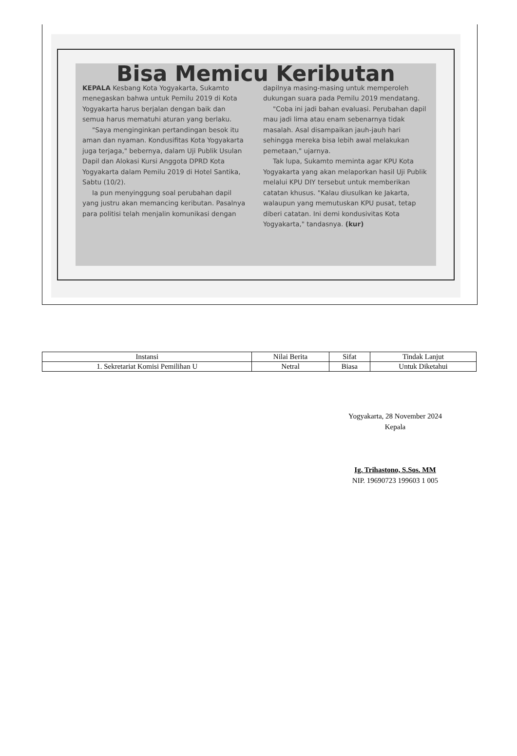Bisa Memicu Keributan
KEPALA Kesbang Kota Yogyakarta, Sukamto menegaskan bahwa untuk Pemilu 2019 di Kota Yogyakarta harus berjalan dengan baik dan semua harus mematuhi aturan yang berlaku.
"Saya menginginkan pertandingan besok itu aman dan nyaman. Kondusifitas Kota Yogyakarta juga terjaga," bebernya, dalam Uji Publik Usulan Dapil dan Alokasi Kursi Anggota DPRD Kota Yogyakarta dalam Pemilu 2019 di Hotel Santika, Sabtu (10/2).
Ia pun menyinggung soal perubahan dapil yang justru akan memancing keributan. Pasalnya para politisi telah menjalin komunikasi dengan dapilnya masing-masing untuk memperoleh dukungan suara pada Pemilu 2019 mendatang.
"Coba ini jadi bahan evaluasi. Perubahan dapil mau jadi lima atau enam sebenarnya tidak masalah. Asal disampaikan jauh-jauh hari sehingga mereka bisa lebih awal melakukan pemetaan," ujarnya.
Tak lupa, Sukamto meminta agar KPU Kota Yogyakarta yang akan melaporkan hasil Uji Publik melalui KPU DIY tersebut untuk memberikan catatan khusus. "Kalau diusulkan ke Jakarta, walaupun yang memutuskan KPU pusat, tetap diberi catatan. Ini demi kondusivitas Kota Yogyakarta," tandasnya. (kur)
| Instansi | Nilai Berita | Sifat | Tindak Lanjut |
| --- | --- | --- | --- |
| 1. Sekretariat Komisi Pemilihan U | Netral | Biasa | Untuk Diketahui |
Yogyakarta, 28 November 2024
Kepala
Ig. Trihastono, S.Sos. MM
NIP. 19690723 199603 1 005